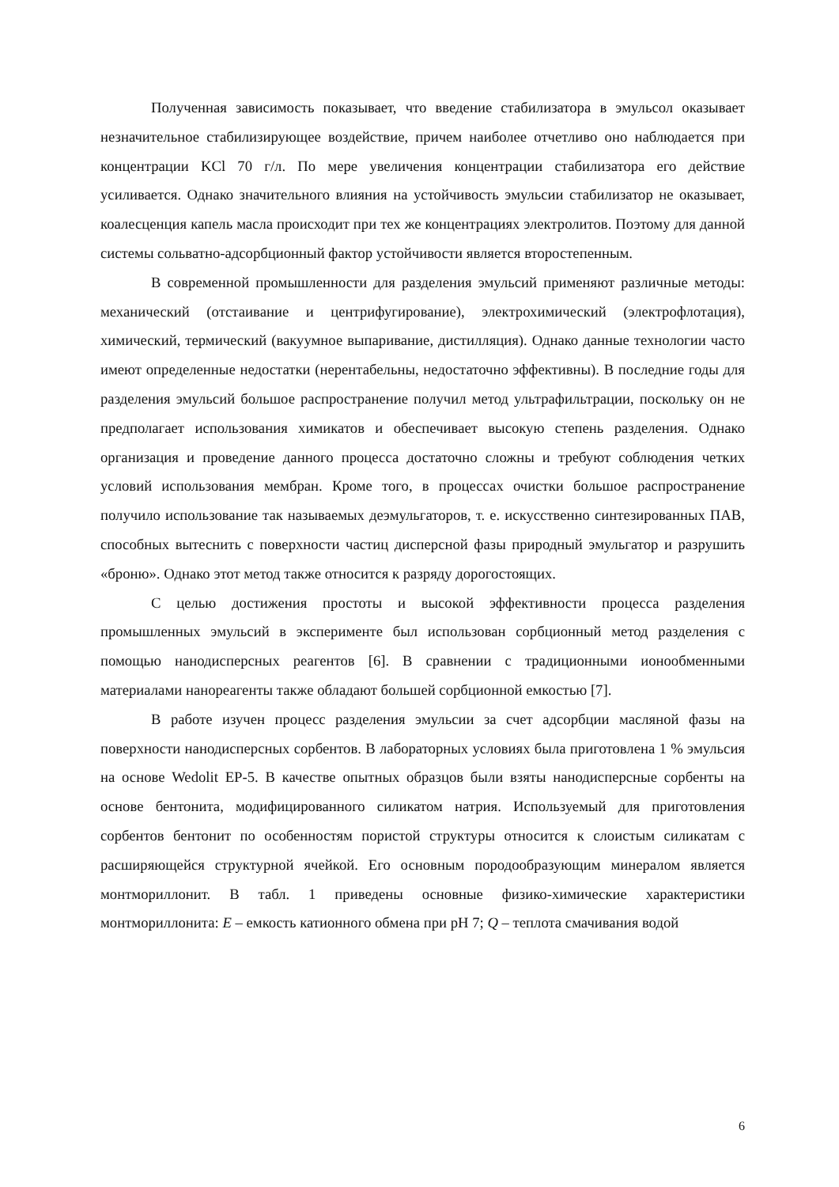Полученная зависимость показывает, что введение стабилизатора в эмульсол оказывает незначительное стабилизирующее воздействие, причем наиболее отчетливо оно наблюдается при концентрации KCl 70 г/л. По мере увеличения концентрации стабилизатора его действие усиливается. Однако значительного влияния на устойчивость эмульсии стабилизатор не оказывает, коалесценция капель масла происходит при тех же концентрациях электролитов. Поэтому для данной системы сольватно-адсорбционный фактор устойчивости является второстепенным.
В современной промышленности для разделения эмульсий применяют различные методы: механический (отстаивание и центрифугирование), электрохимический (электрофлотация), химический, термический (вакуумное выпаривание, дистилляция). Однако данные технологии часто имеют определенные недостатки (нерентабельны, недостаточно эффективны). В последние годы для разделения эмульсий большое распространение получил метод ультрафильтрации, поскольку он не предполагает использования химикатов и обеспечивает высокую степень разделения. Однако организация и проведение данного процесса достаточно сложны и требуют соблюдения четких условий использования мембран. Кроме того, в процессах очистки большое распространение получило использование так называемых деэмульгаторов, т. е. искусственно синтезированных ПАВ, способных вытеснить с поверхности частиц дисперсной фазы природный эмульгатор и разрушить «броню». Однако этот метод также относится к разряду дорогостоящих.
С целью достижения простоты и высокой эффективности процесса разделения промышленных эмульсий в эксперименте был использован сорбционный метод разделения с помощью нанодисперсных реагентов [6]. В сравнении с традиционными ионообменными материалами нанореагенты также обладают большей сорбционной емкостью [7].
В работе изучен процесс разделения эмульсии за счет адсорбции масляной фазы на поверхности нанодисперсных сорбентов. В лабораторных условиях была приготовлена 1 % эмульсия на основе Wedolit EP-5. В качестве опытных образцов были взяты нанодисперсные сорбенты на основе бентонита, модифицированного силикатом натрия. Используемый для приготовления сорбентов бентонит по особенностям пористой структуры относится к слоистым силикатам с расширяющейся структурной ячейкой. Его основным породообразующим минералом является монтмориллонит. В табл. 1 приведены основные физико-химические характеристики монтмориллонита: E – емкость катионного обмена при pH 7; Q – теплота смачивания водой
6